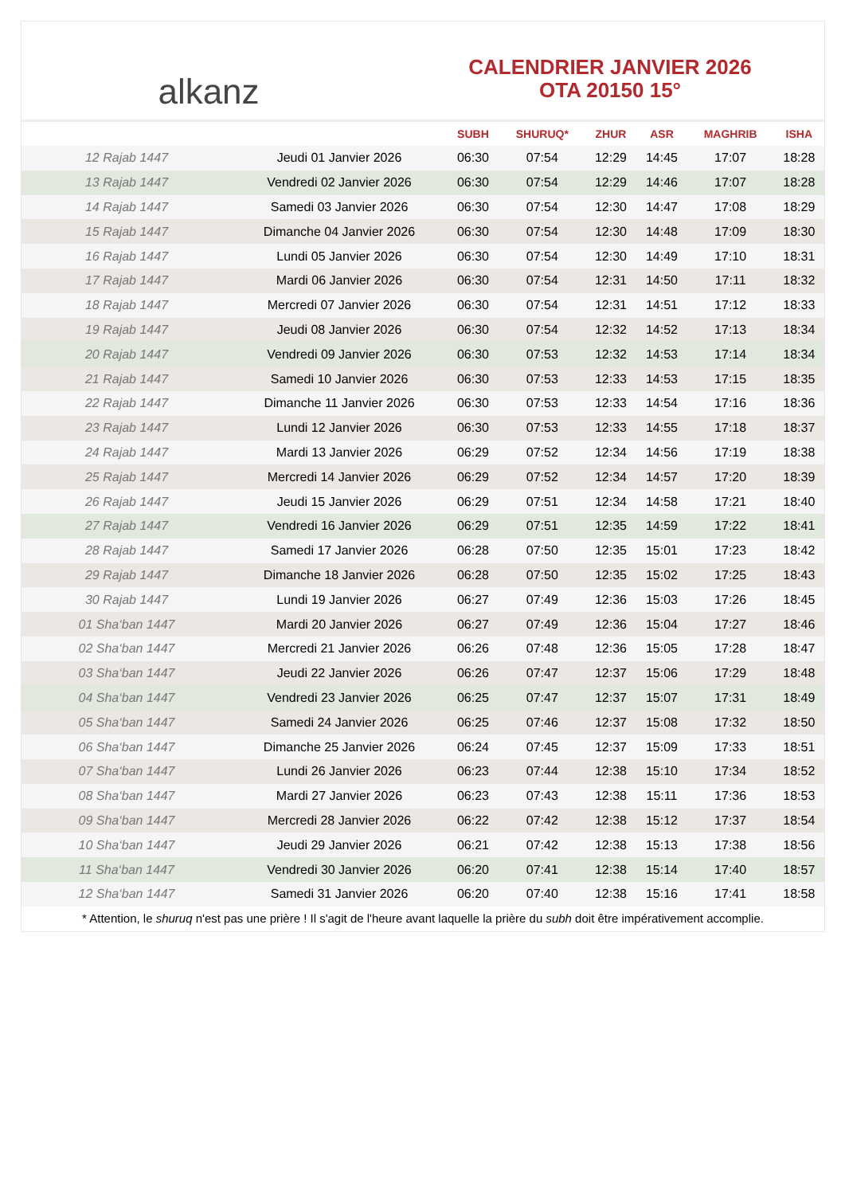alkanz
CALENDRIER JANVIER 2026
OTA 20150 15°
| | | SUBH | SHURUQ* | ZHUR | ASR | MAGHRIB | ISHA |
| --- | --- | --- | --- | --- | --- | --- | --- |
| 12 Rajab 1447 | Jeudi 01 Janvier 2026 | 06:30 | 07:54 | 12:29 | 14:45 | 17:07 | 18:28 |
| 13 Rajab 1447 | Vendredi 02 Janvier 2026 | 06:30 | 07:54 | 12:29 | 14:46 | 17:07 | 18:28 |
| 14 Rajab 1447 | Samedi 03 Janvier 2026 | 06:30 | 07:54 | 12:30 | 14:47 | 17:08 | 18:29 |
| 15 Rajab 1447 | Dimanche 04 Janvier 2026 | 06:30 | 07:54 | 12:30 | 14:48 | 17:09 | 18:30 |
| 16 Rajab 1447 | Lundi 05 Janvier 2026 | 06:30 | 07:54 | 12:30 | 14:49 | 17:10 | 18:31 |
| 17 Rajab 1447 | Mardi 06 Janvier 2026 | 06:30 | 07:54 | 12:31 | 14:50 | 17:11 | 18:32 |
| 18 Rajab 1447 | Mercredi 07 Janvier 2026 | 06:30 | 07:54 | 12:31 | 14:51 | 17:12 | 18:33 |
| 19 Rajab 1447 | Jeudi 08 Janvier 2026 | 06:30 | 07:54 | 12:32 | 14:52 | 17:13 | 18:34 |
| 20 Rajab 1447 | Vendredi 09 Janvier 2026 | 06:30 | 07:53 | 12:32 | 14:53 | 17:14 | 18:34 |
| 21 Rajab 1447 | Samedi 10 Janvier 2026 | 06:30 | 07:53 | 12:33 | 14:53 | 17:15 | 18:35 |
| 22 Rajab 1447 | Dimanche 11 Janvier 2026 | 06:30 | 07:53 | 12:33 | 14:54 | 17:16 | 18:36 |
| 23 Rajab 1447 | Lundi 12 Janvier 2026 | 06:30 | 07:53 | 12:33 | 14:55 | 17:18 | 18:37 |
| 24 Rajab 1447 | Mardi 13 Janvier 2026 | 06:29 | 07:52 | 12:34 | 14:56 | 17:19 | 18:38 |
| 25 Rajab 1447 | Mercredi 14 Janvier 2026 | 06:29 | 07:52 | 12:34 | 14:57 | 17:20 | 18:39 |
| 26 Rajab 1447 | Jeudi 15 Janvier 2026 | 06:29 | 07:51 | 12:34 | 14:58 | 17:21 | 18:40 |
| 27 Rajab 1447 | Vendredi 16 Janvier 2026 | 06:29 | 07:51 | 12:35 | 14:59 | 17:22 | 18:41 |
| 28 Rajab 1447 | Samedi 17 Janvier 2026 | 06:28 | 07:50 | 12:35 | 15:01 | 17:23 | 18:42 |
| 29 Rajab 1447 | Dimanche 18 Janvier 2026 | 06:28 | 07:50 | 12:35 | 15:02 | 17:25 | 18:43 |
| 30 Rajab 1447 | Lundi 19 Janvier 2026 | 06:27 | 07:49 | 12:36 | 15:03 | 17:26 | 18:45 |
| 01 Sha‘ban 1447 | Mardi 20 Janvier 2026 | 06:27 | 07:49 | 12:36 | 15:04 | 17:27 | 18:46 |
| 02 Sha‘ban 1447 | Mercredi 21 Janvier 2026 | 06:26 | 07:48 | 12:36 | 15:05 | 17:28 | 18:47 |
| 03 Sha‘ban 1447 | Jeudi 22 Janvier 2026 | 06:26 | 07:47 | 12:37 | 15:06 | 17:29 | 18:48 |
| 04 Sha‘ban 1447 | Vendredi 23 Janvier 2026 | 06:25 | 07:47 | 12:37 | 15:07 | 17:31 | 18:49 |
| 05 Sha‘ban 1447 | Samedi 24 Janvier 2026 | 06:25 | 07:46 | 12:37 | 15:08 | 17:32 | 18:50 |
| 06 Sha‘ban 1447 | Dimanche 25 Janvier 2026 | 06:24 | 07:45 | 12:37 | 15:09 | 17:33 | 18:51 |
| 07 Sha‘ban 1447 | Lundi 26 Janvier 2026 | 06:23 | 07:44 | 12:38 | 15:10 | 17:34 | 18:52 |
| 08 Sha‘ban 1447 | Mardi 27 Janvier 2026 | 06:23 | 07:43 | 12:38 | 15:11 | 17:36 | 18:53 |
| 09 Sha‘ban 1447 | Mercredi 28 Janvier 2026 | 06:22 | 07:42 | 12:38 | 15:12 | 17:37 | 18:54 |
| 10 Sha‘ban 1447 | Jeudi 29 Janvier 2026 | 06:21 | 07:42 | 12:38 | 15:13 | 17:38 | 18:56 |
| 11 Sha‘ban 1447 | Vendredi 30 Janvier 2026 | 06:20 | 07:41 | 12:38 | 15:14 | 17:40 | 18:57 |
| 12 Sha‘ban 1447 | Samedi 31 Janvier 2026 | 06:20 | 07:40 | 12:38 | 15:16 | 17:41 | 18:58 |
* Attention, le shuruq n'est pas une prière ! Il s'agit de l'heure avant laquelle la prière du subh doit être impérativement accomplie.